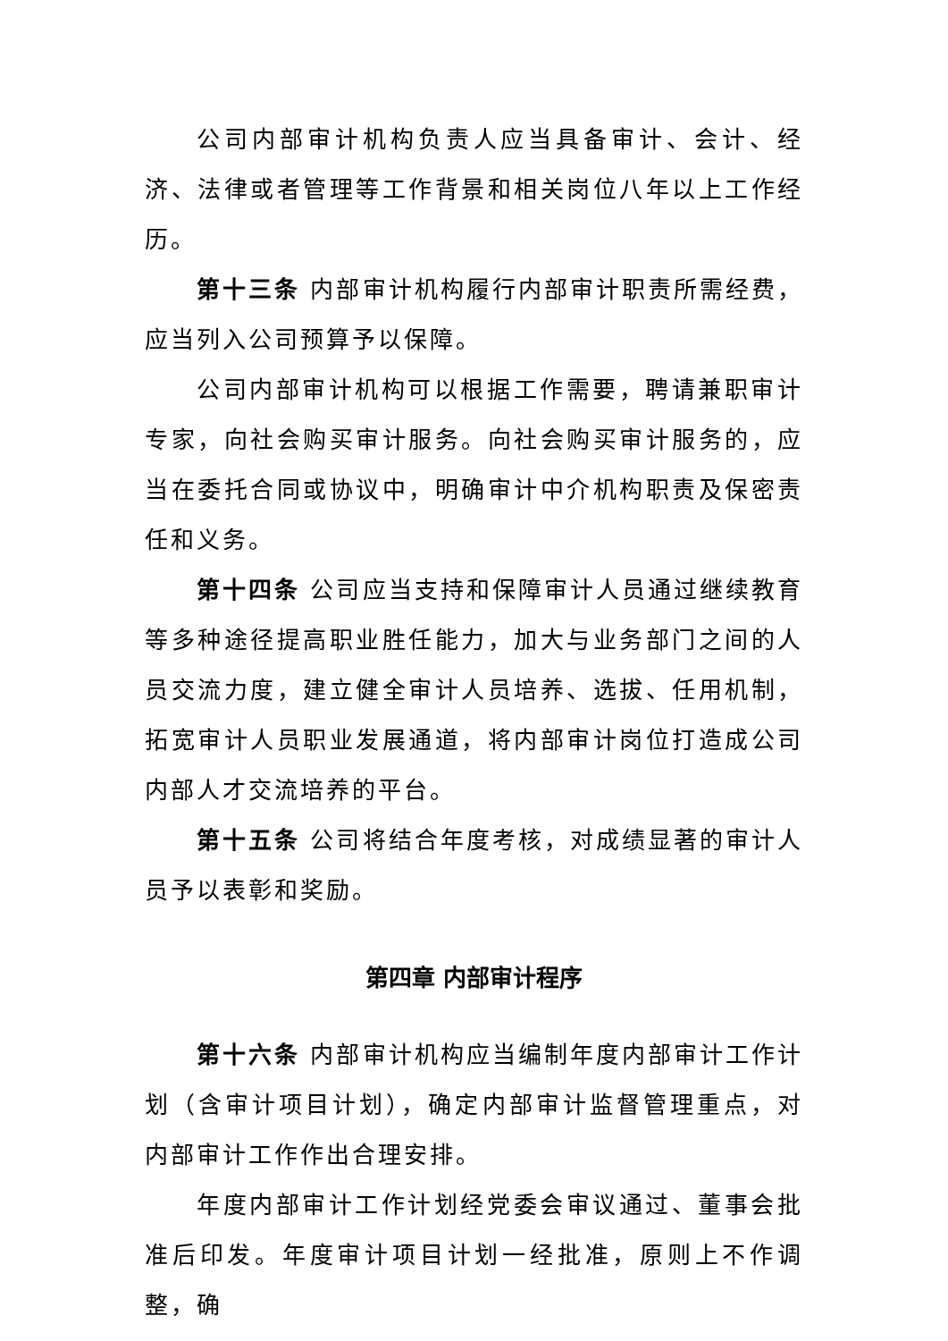公司内部审计机构负责人应当具备审计、会计、经济、法律或者管理等工作背景和相关岗位八年以上工作经历。
第十三条 内部审计机构履行内部审计职责所需经费，应当列入公司预算予以保障。
公司内部审计机构可以根据工作需要，聘请兼职审计专家，向社会购买审计服务。向社会购买审计服务的，应当在委托合同或协议中，明确审计中介机构职责及保密责任和义务。
第十四条 公司应当支持和保障审计人员通过继续教育等多种途径提高职业胜任能力，加大与业务部门之间的人员交流力度，建立健全审计人员培养、选拔、任用机制，拓宽审计人员职业发展通道，将内部审计岗位打造成公司内部人才交流培养的平台。
第十五条 公司将结合年度考核，对成绩显著的审计人员予以表彰和奖励。
第四章 内部审计程序
第十六条 内部审计机构应当编制年度内部审计工作计划（含审计项目计划），确定内部审计监督管理重点，对内部审计工作作出合理安排。
年度内部审计工作计划经党委会审议通过、董事会批准后印发。年度审计项目计划一经批准，原则上不作调整，确